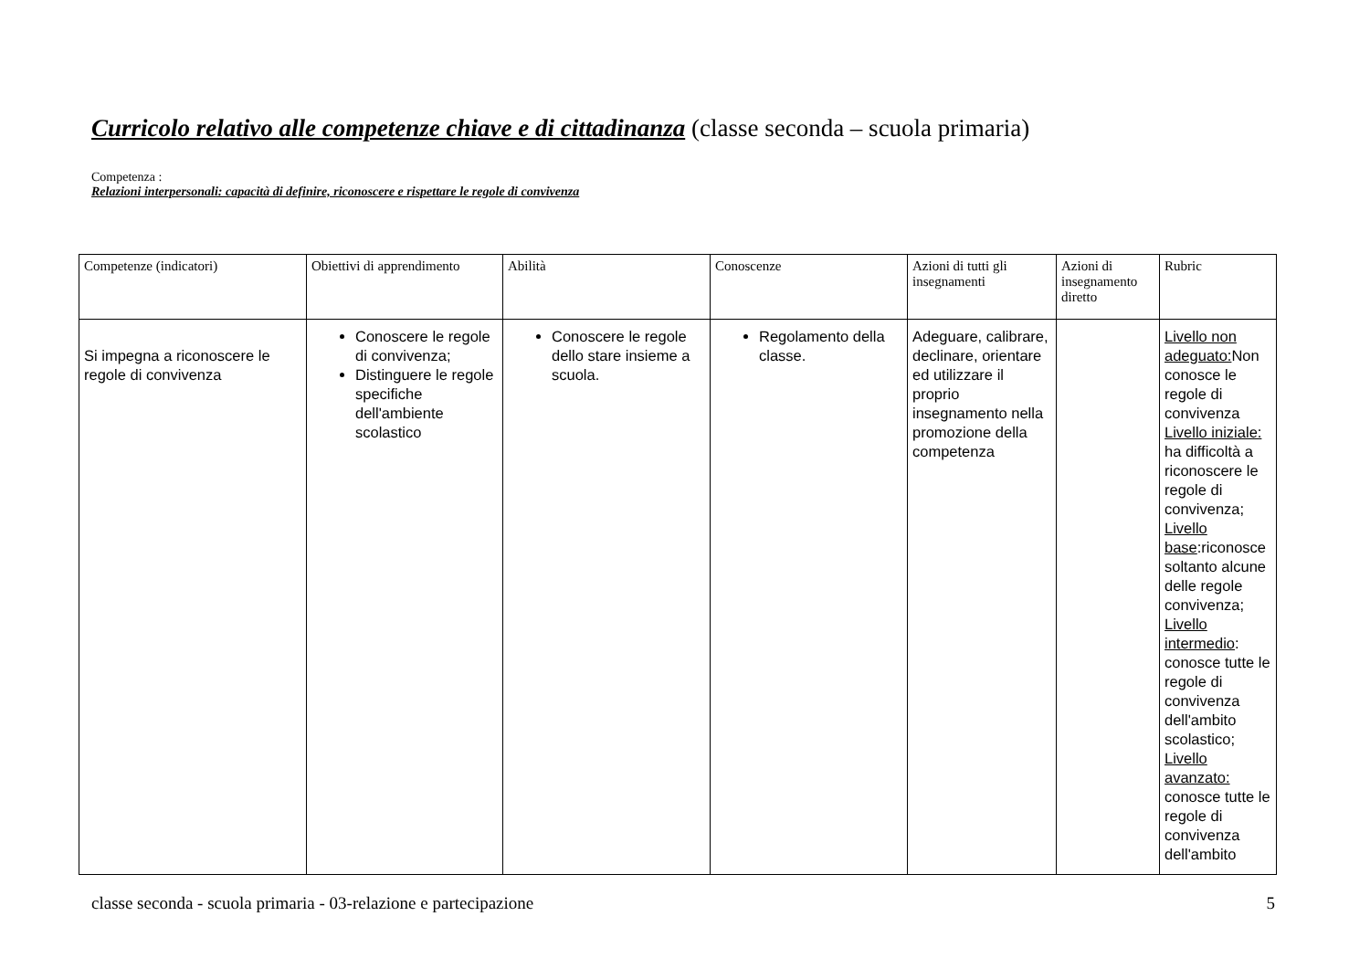Curricolo relativo alle competenze chiave e di cittadinanza (classe seconda – scuola primaria)
Competenza :
Relazioni interpersonali: capacità di definire, riconoscere e rispettare le regole di convivenza
| Competenze (indicatori) | Obiettivi di apprendimento | Abilità | Conoscenze | Azioni di tutti gli insegnamenti | Azioni di insegnamento diretto | Rubric |
| --- | --- | --- | --- | --- | --- | --- |
| Si impegna a riconoscere le regole di convivenza | Conoscere le regole di convivenza; Distinguere le regole specifiche dell'ambiente scolastico | Conoscere le regole dello stare insieme a scuola. | Regolamento della classe. | Adeguare, calibrare, declinare, orientare ed utilizzare il proprio insegnamento nella promozione della competenza | | Livello non adeguato: Non conosce le regole di convivenza Livello iniziale: ha difficoltà a riconoscere le regole di convivenza; Livello base :riconosce soltanto alcune delle regole convivenza; Livello intermedio : conosce tutte le regole di convivenza dell'ambito scolastico; Livello avanzato: conosce tutte le regole di convivenza dell'ambito |
classe seconda - scuola primaria - 03-relazione e partecipazione 5